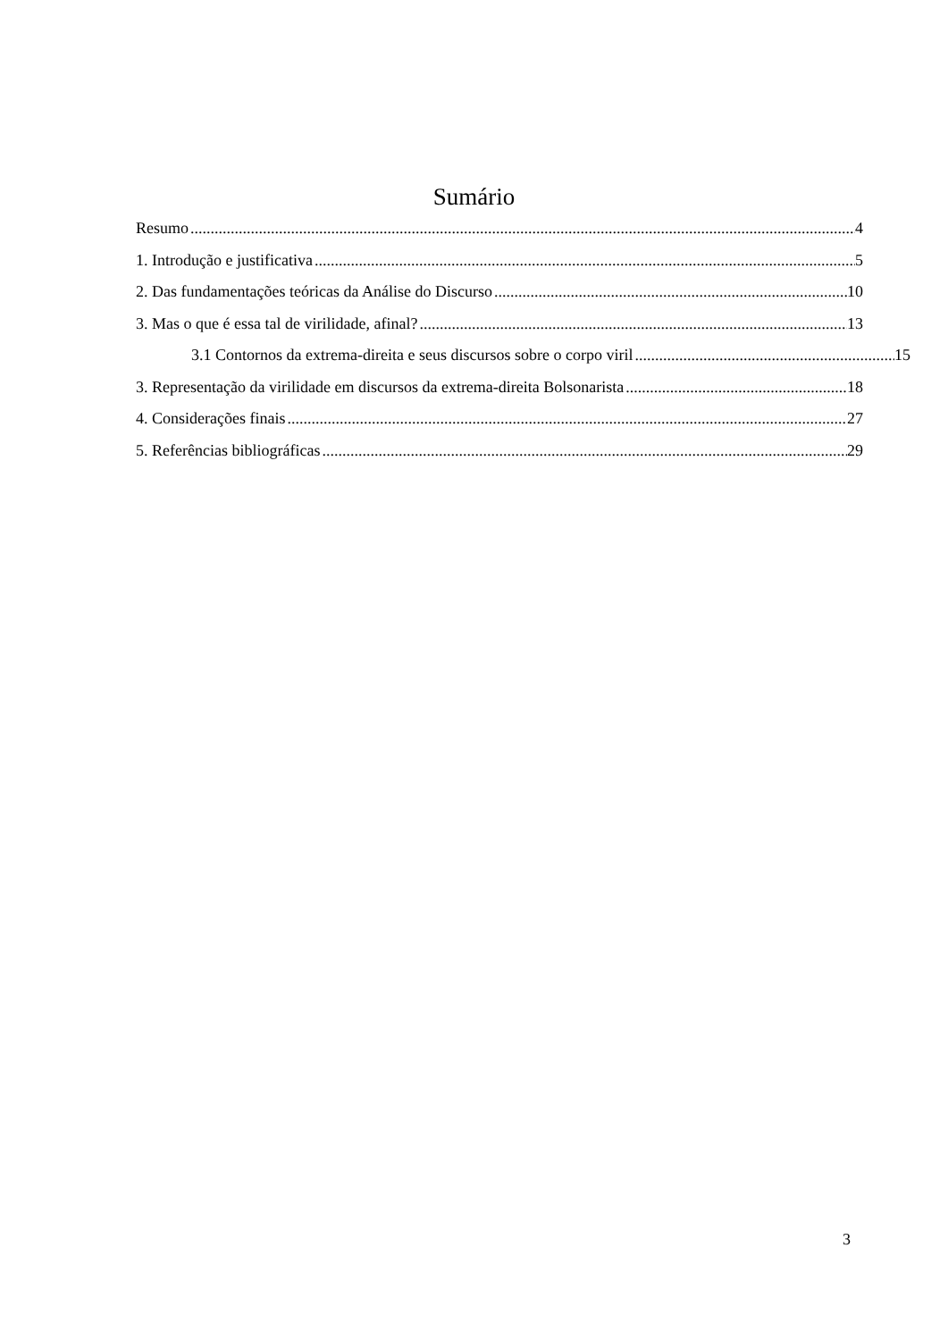Sumário
Resumo 4
1. Introdução e justificativa 5
2. Das fundamentações teóricas da Análise do Discurso 10
3. Mas o que é essa tal de virilidade, afinal? 13
3.1 Contornos da extrema-direita e seus discursos sobre o corpo viril 15
3. Representação da virilidade em discursos da extrema-direita Bolsonarista 18
4. Considerações finais 27
5. Referências bibliográficas 29
3